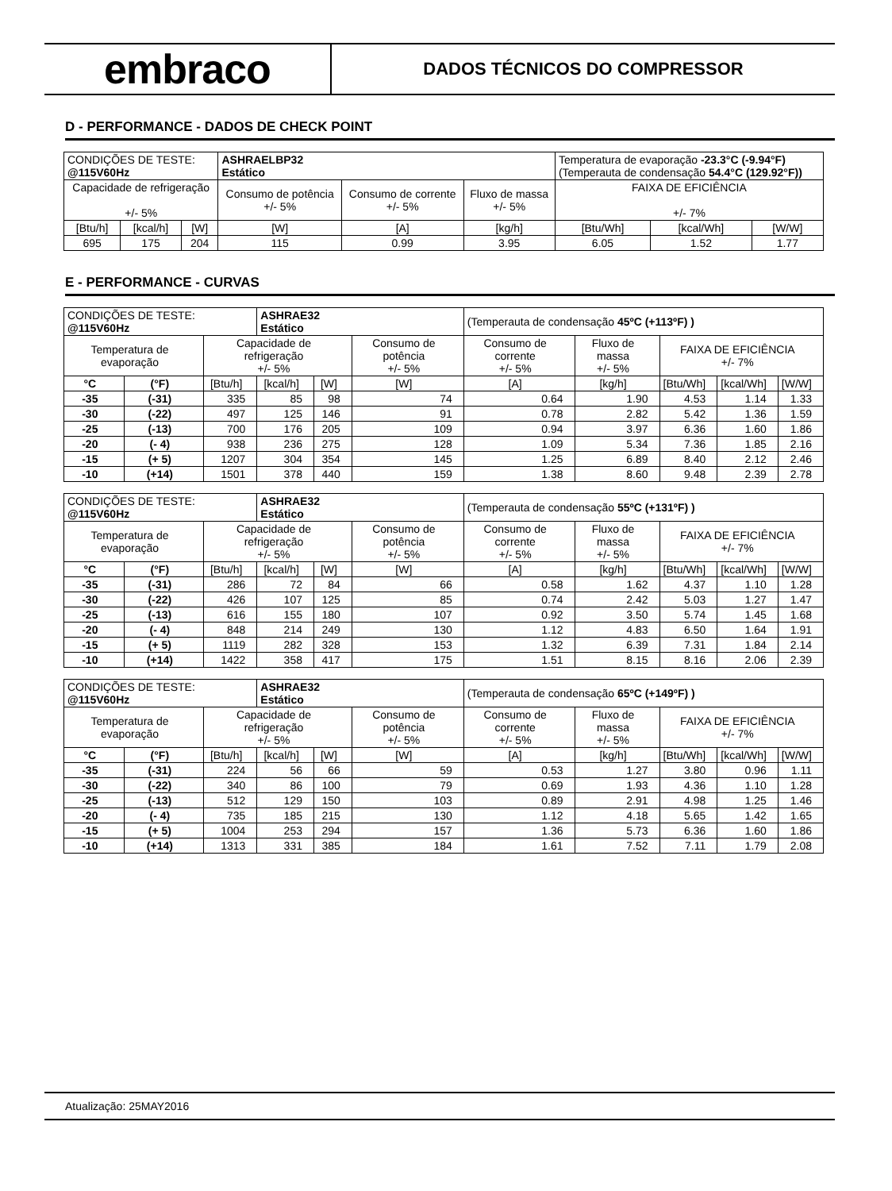embraco
DADOS TÉCNICOS DO COMPRESSOR
D - PERFORMANCE - DADOS DE CHECK POINT
| CONDIÇÕES DE TESTE: @115V60Hz | | | ASHRAELBP32 Estático | | | Temperatura de evaporação -23.3°C (-9.94°F) (Temperauta de condensação 54.4°C (129.92°F)) | | |
| Capacidade de refrigeração +/- 5% | | | Consumo de potência +/- 5% | Consumo de corrente +/- 5% | Fluxo de massa +/- 5% | FAIXA DE EFICIÊNCIA +/- 7% | | |
| [Btu/h] | [kcal/h] | [W] | [W] | [A] | [kg/h] | [Btu/Wh] | [kcal/Wh] | [W/W] |
| 695 | 175 | 204 | 115 | 0.99 | 3.95 | 6.05 | 1.52 | 1.77 |
E - PERFORMANCE - CURVAS
| CONDIÇÕES DE TESTE: @115V60Hz | | | ASHRAE32 Estático | | | (Temperauta de condensação 45ºC (+113ºF) ) | | | | |
| Temperatura de evaporação | | Capacidade de refrigeração +/- 5% | | | Consumo de potência +/- 5% | Consumo de corrente +/- 5% | Fluxo de massa +/- 5% | FAIXA DE EFICIÊNCIA +/- 7% | | |
| °C | (°F) | [Btu/h] | [kcal/h] | [W] | [W] | [A] | [kg/h] | [Btu/Wh] | [kcal/Wh] | [W/W] |
| -35 | (-31) | 335 | 85 | 98 | 74 | 0.64 | 1.90 | 4.53 | 1.14 | 1.33 |
| -30 | (-22) | 497 | 125 | 146 | 91 | 0.78 | 2.82 | 5.42 | 1.36 | 1.59 |
| -25 | (-13) | 700 | 176 | 205 | 109 | 0.94 | 3.97 | 6.36 | 1.60 | 1.86 |
| -20 | (- 4) | 938 | 236 | 275 | 128 | 1.09 | 5.34 | 7.36 | 1.85 | 2.16 |
| -15 | (+ 5) | 1207 | 304 | 354 | 145 | 1.25 | 6.89 | 8.40 | 2.12 | 2.46 |
| -10 | (+14) | 1501 | 378 | 440 | 159 | 1.38 | 8.60 | 9.48 | 2.39 | 2.78 |
| CONDIÇÕES DE TESTE: @115V60Hz | | | ASHRAE32 Estático | | | (Temperauta de condensação 55ºC (+131ºF) ) | | | | |
| Temperatura de evaporação | | Capacidade de refrigeração +/- 5% | | | Consumo de potência +/- 5% | Consumo de corrente +/- 5% | Fluxo de massa +/- 5% | FAIXA DE EFICIÊNCIA +/- 7% | | |
| °C | (°F) | [Btu/h] | [kcal/h] | [W] | [W] | [A] | [kg/h] | [Btu/Wh] | [kcal/Wh] | [W/W] |
| -35 | (-31) | 286 | 72 | 84 | 66 | 0.58 | 1.62 | 4.37 | 1.10 | 1.28 |
| -30 | (-22) | 426 | 107 | 125 | 85 | 0.74 | 2.42 | 5.03 | 1.27 | 1.47 |
| -25 | (-13) | 616 | 155 | 180 | 107 | 0.92 | 3.50 | 5.74 | 1.45 | 1.68 |
| -20 | (- 4) | 848 | 214 | 249 | 130 | 1.12 | 4.83 | 6.50 | 1.64 | 1.91 |
| -15 | (+ 5) | 1119 | 282 | 328 | 153 | 1.32 | 6.39 | 7.31 | 1.84 | 2.14 |
| -10 | (+14) | 1422 | 358 | 417 | 175 | 1.51 | 8.15 | 8.16 | 2.06 | 2.39 |
| CONDIÇÕES DE TESTE: @115V60Hz | | | ASHRAE32 Estático | | | (Temperauta de condensação 65ºC (+149ºF) ) | | | | |
| Temperatura de evaporação | | Capacidade de refrigeração +/- 5% | | | Consumo de potência +/- 5% | Consumo de corrente +/- 5% | Fluxo de massa +/- 5% | FAIXA DE EFICIÊNCIA +/- 7% | | |
| °C | (°F) | [Btu/h] | [kcal/h] | [W] | [W] | [A] | [kg/h] | [Btu/Wh] | [kcal/Wh] | [W/W] |
| -35 | (-31) | 224 | 56 | 66 | 59 | 0.53 | 1.27 | 3.80 | 0.96 | 1.11 |
| -30 | (-22) | 340 | 86 | 100 | 79 | 0.69 | 1.93 | 4.36 | 1.10 | 1.28 |
| -25 | (-13) | 512 | 129 | 150 | 103 | 0.89 | 2.91 | 4.98 | 1.25 | 1.46 |
| -20 | (- 4) | 735 | 185 | 215 | 130 | 1.12 | 4.18 | 5.65 | 1.42 | 1.65 |
| -15 | (+ 5) | 1004 | 253 | 294 | 157 | 1.36 | 5.73 | 6.36 | 1.60 | 1.86 |
| -10 | (+14) | 1313 | 331 | 385 | 184 | 1.61 | 7.52 | 7.11 | 1.79 | 2.08 |
Atualização: 25MAY2016